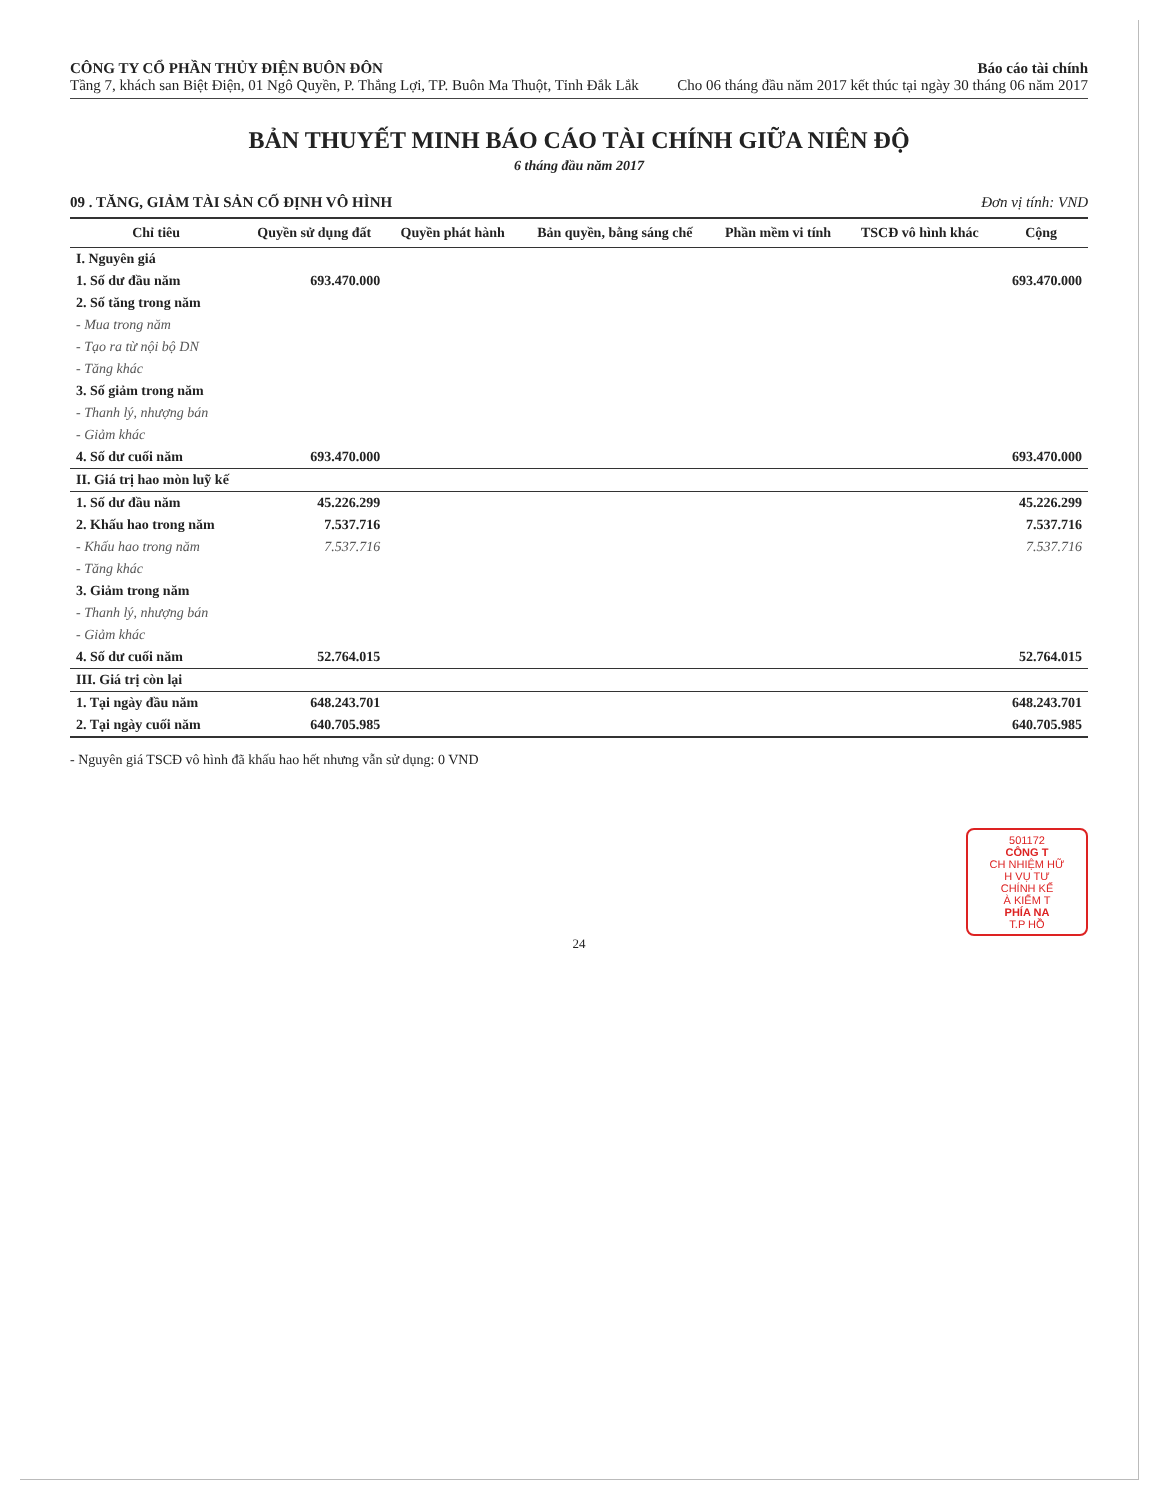CÔNG TY CỔ PHẦN THỦY ĐIỆN BUÔN ĐÔN
Tầng 7, khách san Biệt Điện, 01 Ngô Quyền, P. Thắng Lợi, TP. Buôn Ma Thuột, Tỉnh Đắk Lắk
Báo cáo tài chính
Cho 06 tháng đầu năm 2017 kết thúc tại ngày 30 tháng 06 năm 2017
BẢN THUYẾT MINH BÁO CÁO TÀI CHÍNH GIỮA NIÊN ĐỘ
6 tháng đầu năm 2017
09 . TĂNG, GIẢM TÀI SẢN CỐ ĐỊNH VÔ HÌNH Đơn vị tính: VND
| Chỉ tiêu | Quyền sử dụng đất | Quyền phát hành | Bản quyền, bằng sáng chế | Phần mềm vi tính | TSCĐ vô hình khác | Cộng |
| --- | --- | --- | --- | --- | --- | --- |
| I. Nguyên giá | | | | | | |
| 1. Số dư đầu năm | 693.470.000 | | | | | 693.470.000 |
| 2. Số tăng trong năm | | | | | | |
| - Mua trong năm | | | | | | |
| - Tạo ra từ nội bộ DN | | | | | | |
| - Tăng khác | | | | | | |
| 3. Số giảm trong năm | | | | | | |
| - Thanh lý, nhượng bán | | | | | | |
| - Giảm khác | | | | | | |
| 4. Số dư cuối năm | 693.470.000 | | | | | 693.470.000 |
| II. Giá trị hao mòn luỹ kế | | | | | | |
| 1. Số dư đầu năm | 45.226.299 | | | | | 45.226.299 |
| 2. Khấu hao trong năm | 7.537.716 | | | | | 7.537.716 |
| - Khấu hao trong năm | 7.537.716 | | | | | 7.537.716 |
| - Tăng khác | | | | | | |
| 3. Giảm trong năm | | | | | | |
| - Thanh lý, nhượng bán | | | | | | |
| - Giảm khác | | | | | | |
| 4. Số dư cuối năm | 52.764.015 | | | | | 52.764.015 |
| III. Giá trị còn lại | | | | | | |
| 1. Tại ngày đầu năm | 648.243.701 | | | | | 648.243.701 |
| 2. Tại ngày cuối năm | 640.705.985 | | | | | 640.705.985 |
- Nguyên giá TSCĐ vô hình đã khấu hao hết nhưng vẫn sử dụng: 0 VND
501172
CÔNG T
CH NHIỆM HỮ
H VỤ TƯ
CHÍNH KẾ
À KIỂM T
PHÍA NA
T.P HỒ
24